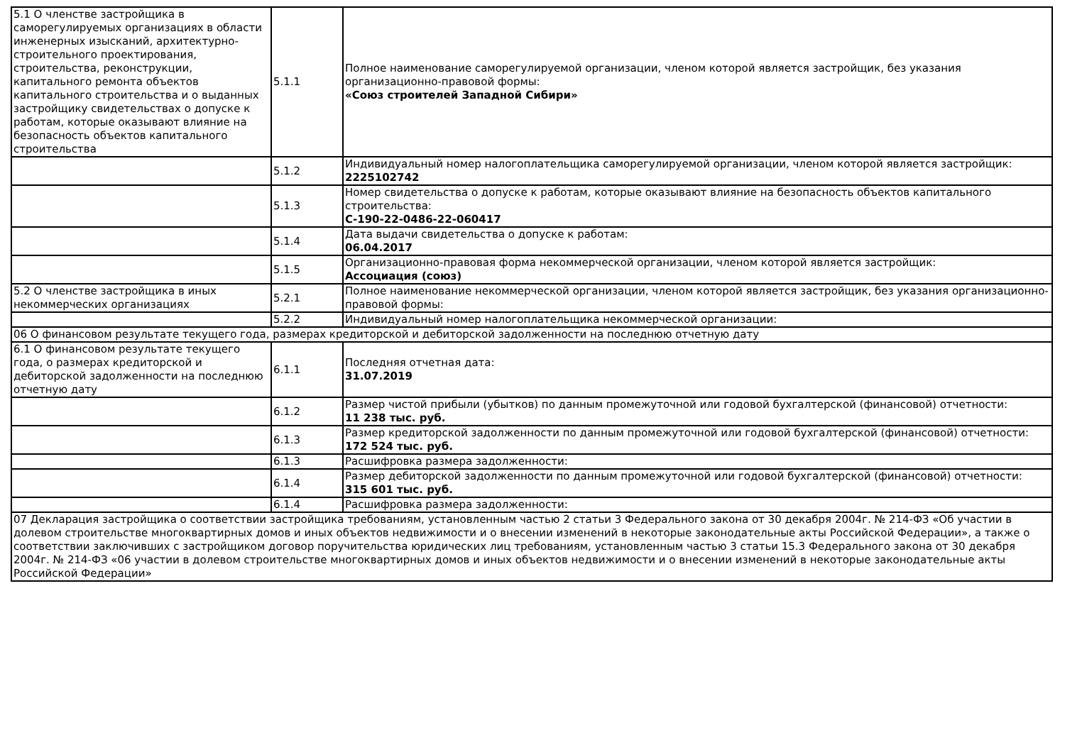| 5.1 О членстве застройщика в саморегулируемых организациях в области инженерных изысканий, архитектурно-строительного проектирования, строительства, реконструкции, капитального ремонта объектов капитального строительства и о выданных застройщику свидетельствах о допуске к работам, которые оказывают влияние на безопасность объектов капитального строительства | 5.1.1 | Полное наименование саморегулируемой организации, членом которой является застройщик, без указания организационно-правовой формы: «Союз строителей Западной Сибири» |
| | 5.1.2 | Индивидуальный номер налогоплательщика саморегулируемой организации, членом которой является застройщик: 2225102742 |
| | 5.1.3 | Номер свидетельства о допуске к работам, которые оказывают влияние на безопасность объектов капитального строительства: С-190-22-0486-22-060417 |
| | 5.1.4 | Дата выдачи свидетельства о допуске к работам: 06.04.2017 |
| | 5.1.5 | Организационно-правовая форма некоммерческой организации, членом которой является застройщик: Ассоциация (союз) |
| 5.2 О членстве застройщика в иных некоммерческих организациях | 5.2.1 | Полное наименование некоммерческой организации, членом которой является застройщик, без указания организационно-правовой формы: |
| | 5.2.2 | Индивидуальный номер налогоплательщика некоммерческой организации: |
| 06 О финансовом результате текущего года, размерах кредиторской и дебиторской задолженности на последнюю отчетную дату | | |
| 6.1 О финансовом результате текущего года, о размерах кредиторской и дебиторской задолженности на последнюю отчетную дату | 6.1.1 | Последняя отчетная дата: 31.07.2019 |
| | 6.1.2 | Размер чистой прибыли (убытков) по данным промежуточной или годовой бухгалтерской (финансовой) отчетности: 11 238 тыс. руб. |
| | 6.1.3 | Размер кредиторской задолженности по данным промежуточной или годовой бухгалтерской (финансовой) отчетности: 172 524 тыс. руб. |
| | 6.1.3 | Расшифровка размера задолженности: |
| | 6.1.4 | Размер дебиторской задолженности по данным промежуточной или годовой бухгалтерской (финансовой) отчетности: 315 601 тыс. руб. |
| | 6.1.4 | Расшифровка размера задолженности: |
| 07 Декларация застройщика о соответствии застройщика требованиям, установленным частью 2 статьи 3 Федерального закона от 30 декабря 2004г. № 214-ФЗ «Об участии в долевом строительстве многоквартирных домов и иных объектов недвижимости и о внесении изменений в некоторые законодательные акты Российской Федерации», а также о соответствии заключивших с застройщиком договор поручительства юридических лиц требованиям, установленным частью 3 статьи 15.3 Федерального закона от 30 декабря 2004г. № 214-ФЗ «06 участии в долевом строительстве многоквартирных домов и иных объектов недвижимости и о внесении изменений в некоторые законодательные акты Российской Федерации» | | |